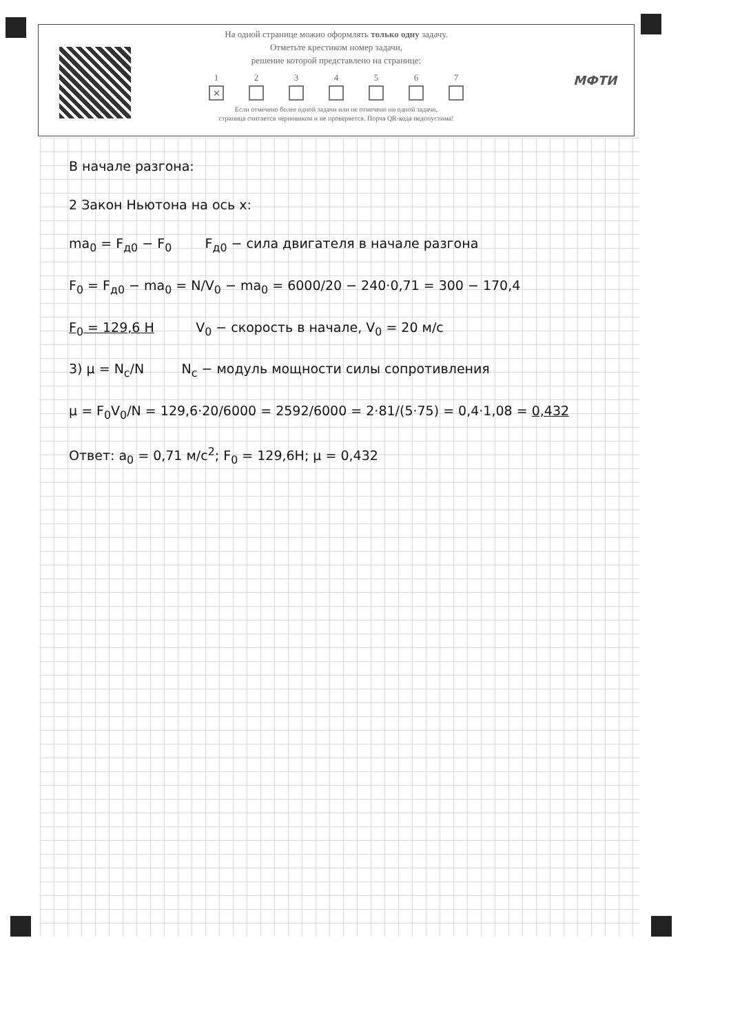На одной странице можно оформлять только одну задачу.
Отметьте крестиком номер задачи,
решение которой представлено на странице:
1
✕
2 3 4 5 6 7
Если отмечено более одной задачи или не отмечено ни одной задачи,
страница считается черновиком и не проверяется. Порча QR-кода недопустима!
МФТИ
В начале разгона:
2 Закон Ньютона на ось x:
ma<sub>0</sub> = F<sub>д0</sub> − F<sub>0</sub> F<sub>д0</sub> − сила двигателя в начале разгона
F<sub>0</sub> = F<sub>д0</sub> − ma<sub>0</sub> = N/V<sub>0</sub> − ma<sub>0</sub> = 6000/20 − 240·0,71 = 300 − 170,4
F<sub>0</sub> = 129,6 H V<sub>0</sub> − скорость в начале, V<sub>0</sub> = 20 м/с
3) μ = N<sub>c</sub>/N N<sub>c</sub> − модуль мощности силы сопротивления
μ = F<sub>0</sub>V<sub>0</sub>/N = 129,6·20/6000 = 2592/6000 = 2·81/(5·75) = 0,4·1,08 = 0,432
Ответ: a<sub>0</sub> = 0,71 м/с<sup>2</sup>; F<sub>0</sub> = 129,6H; μ = 0,432